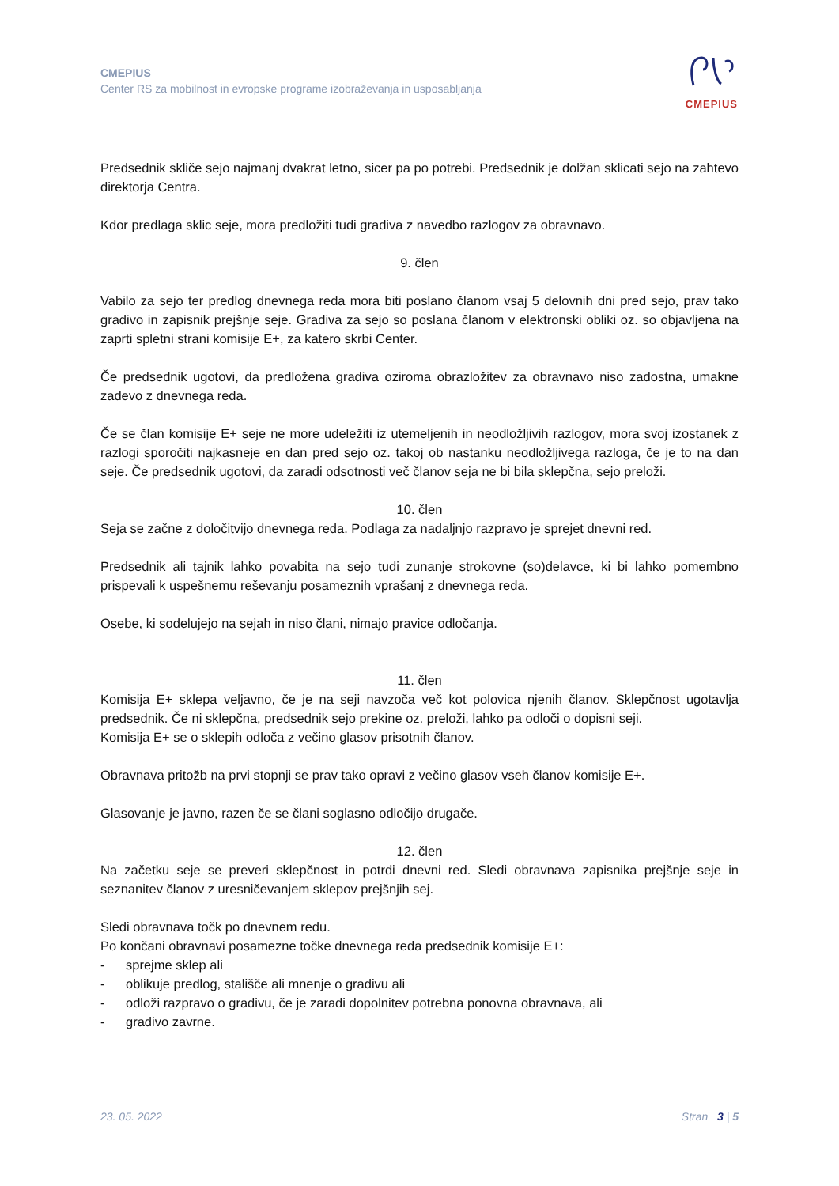CMEPIUS
Center RS za mobilnost in evropske programe izobraževanja in usposabljanja
CMEPIUS
Predsednik skliče sejo najmanj dvakrat letno, sicer pa po potrebi. Predsednik je dolžan sklicati sejo na zahtevo direktorja Centra.
Kdor predlaga sklic seje, mora predložiti tudi gradiva z navedbo razlogov za obravnavo.
9. člen
Vabilo za sejo ter predlog dnevnega reda mora biti poslano članom vsaj 5 delovnih dni pred sejo, prav tako gradivo in zapisnik prejšnje seje. Gradiva za sejo so poslana članom v elektronski obliki oz. so objavljena na zaprti spletni strani komisije E+, za katero skrbi Center.
Če predsednik ugotovi, da predložena gradiva oziroma obrazložitev za obravnavo niso zadostna, umakne zadevo z dnevnega reda.
Če se član komisije E+ seje ne more udeležiti iz utemeljenih in neodložljivih razlogov, mora svoj izostanek z razlogi sporočiti najkasneje en dan pred sejo oz. takoj ob nastanku neodložljivega razloga, če je to na dan seje. Če predsednik ugotovi, da zaradi odsotnosti več članov seja ne bi bila sklepčna, sejo preloži.
10. člen
Seja se začne z določitvijo dnevnega reda. Podlaga za nadaljnjo razpravo je sprejet dnevni red.
Predsednik ali tajnik lahko povabita na sejo tudi zunanje strokovne (so)delavce, ki bi lahko pomembno prispevali k uspešnemu reševanju posameznih vprašanj z dnevnega reda.
Osebe, ki sodelujejo na sejah in niso člani, nimajo pravice odločanja.
11. člen
Komisija E+ sklepa veljavno, če je na seji navzoča več kot polovica njenih članov. Sklepčnost ugotavlja predsednik. Če ni sklepčna, predsednik sejo prekine oz. preloži, lahko pa odloči o dopisni seji.
Komisija E+ se o sklepih odloča z večino glasov prisotnih članov.
Obravnava pritožb na prvi stopnji se prav tako opravi z večino glasov vseh članov komisije E+.
Glasovanje je javno, razen če se člani soglasno odločijo drugače.
12. člen
Na začetku seje se preveri sklepčnost in potrdi dnevni red. Sledi obravnava zapisnika prejšnje seje in seznanitev članov z uresničevanjem sklepov prejšnjih sej.
Sledi obravnava točk po dnevnem redu.
Po končani obravnavi posamezne točke dnevnega reda predsednik komisije E+:
- sprejme sklep ali
- oblikuje predlog, stališče ali mnenje o gradivu ali
- odloži razpravo o gradivu, če je zaradi dopolnitev potrebna ponovna obravnava, ali
- gradivo zavrne.
23. 05. 2022 Stran 3 | 5